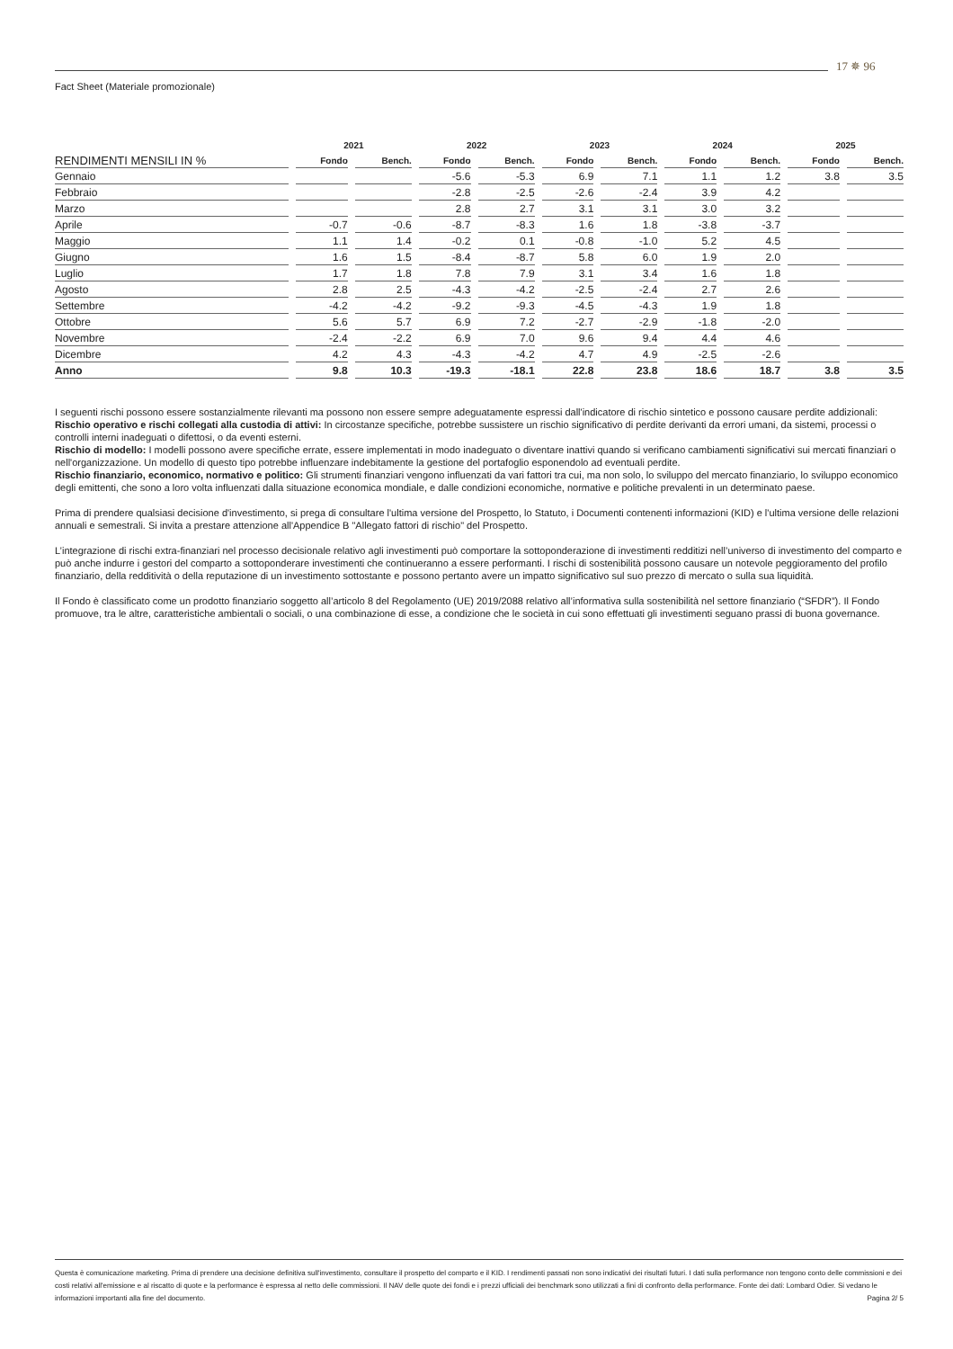17 ✵ 96
Fact Sheet (Materiale promozionale)
| | 2021 | | 2022 | | 2023 | | 2024 | | 2025 | |
| --- | --- | --- | --- | --- | --- | --- | --- | --- | --- | --- |
| RENDIMENTI MENSILI IN % | Fondo | Bench. | Fondo | Bench. | Fondo | Bench. | Fondo | Bench. | Fondo | Bench. |
| Gennaio | | | -5.6 | -5.3 | 6.9 | 7.1 | 1.1 | 1.2 | 3.8 | 3.5 |
| Febbraio | | | -2.8 | -2.5 | -2.6 | -2.4 | 3.9 | 4.2 | | |
| Marzo | | | 2.8 | 2.7 | 3.1 | 3.1 | 3.0 | 3.2 | | |
| Aprile | -0.7 | -0.6 | -8.7 | -8.3 | 1.6 | 1.8 | -3.8 | -3.7 | | |
| Maggio | 1.1 | 1.4 | -0.2 | 0.1 | -0.8 | -1.0 | 5.2 | 4.5 | | |
| Giugno | 1.6 | 1.5 | -8.4 | -8.7 | 5.8 | 6.0 | 1.9 | 2.0 | | |
| Luglio | 1.7 | 1.8 | 7.8 | 7.9 | 3.1 | 3.4 | 1.6 | 1.8 | | |
| Agosto | 2.8 | 2.5 | -4.3 | -4.2 | -2.5 | -2.4 | 2.7 | 2.6 | | |
| Settembre | -4.2 | -4.2 | -9.2 | -9.3 | -4.5 | -4.3 | 1.9 | 1.8 | | |
| Ottobre | 5.6 | 5.7 | 6.9 | 7.2 | -2.7 | -2.9 | -1.8 | -2.0 | | |
| Novembre | -2.4 | -2.2 | 6.9 | 7.0 | 9.6 | 9.4 | 4.4 | 4.6 | | |
| Dicembre | 4.2 | 4.3 | -4.3 | -4.2 | 4.7 | 4.9 | -2.5 | -2.6 | | |
| Anno | 9.8 | 10.3 | -19.3 | -18.1 | 22.8 | 23.8 | 18.6 | 18.7 | 3.8 | 3.5 |
I seguenti rischi possono essere sostanzialmente rilevanti ma possono non essere sempre adeguatamente espressi dall'indicatore di rischio sintetico e possono causare perdite addizionali:
Rischio operativo e rischi collegati alla custodia di attivi: In circostanze specifiche, potrebbe sussistere un rischio significativo di perdite derivanti da errori umani, da sistemi, processi o controlli interni inadeguati o difettosi, o da eventi esterni.
Rischio di modello: I modelli possono avere specifiche errate, essere implementati in modo inadeguato o diventare inattivi quando si verificano cambiamenti significativi sui mercati finanziari o nell'organizzazione. Un modello di questo tipo potrebbe influenzare indebitamente la gestione del portafoglio esponendolo ad eventuali perdite.
Rischio finanziario, economico, normativo e politico: Gli strumenti finanziari vengono influenzati da vari fattori tra cui, ma non solo, lo sviluppo del mercato finanziario, lo sviluppo economico degli emittenti, che sono a loro volta influenzati dalla situazione economica mondiale, e dalle condizioni economiche, normative e politiche prevalenti in un determinato paese.
Prima di prendere qualsiasi decisione d'investimento, si prega di consultare l'ultima versione del Prospetto, lo Statuto, i Documenti contenenti informazioni (KID) e l'ultima versione delle relazioni annuali e semestrali. Si invita a prestare attenzione all'Appendice B "Allegato fattori di rischio" del Prospetto.
L’integrazione di rischi extra-finanziari nel processo decisionale relativo agli investimenti può comportare la sottoponderazione di investimenti redditizi nell’universo di investimento del comparto e può anche indurre i gestori del comparto a sottoponderare investimenti che continueranno a essere performanti. I rischi di sostenibilità possono causare un notevole peggioramento del profilo finanziario, della redditività o della reputazione di un investimento sottostante e possono pertanto avere un impatto significativo sul suo prezzo di mercato o sulla sua liquidità.
Il Fondo è classificato come un prodotto finanziario soggetto all’articolo 8 del Regolamento (UE) 2019/2088 relativo all’informativa sulla sostenibilità nel settore finanziario (“SFDR”). Il Fondo promuove, tra le altre, caratteristiche ambientali o sociali, o una combinazione di esse, a condizione che le società in cui sono effettuati gli investimenti seguano prassi di buona governance.
Questa è comunicazione marketing. Prima di prendere una decisione definitiva sull'investimento, consultare il prospetto del comparto e il KID. I rendimenti passati non sono indicativi dei risultati futuri. I dati sulla performance non tengono conto delle commissioni e dei costi relativi all'emissione e al riscatto di quote e la performance è espressa al netto delle commissioni. Il NAV delle quote dei fondi e i prezzi ufficiali dei benchmark sono utilizzati a fini di confronto della performance. Fonte dei dati: Lombard Odier. Si vedano le informazioni importanti alla fine del documento. Pagina 2/ 5